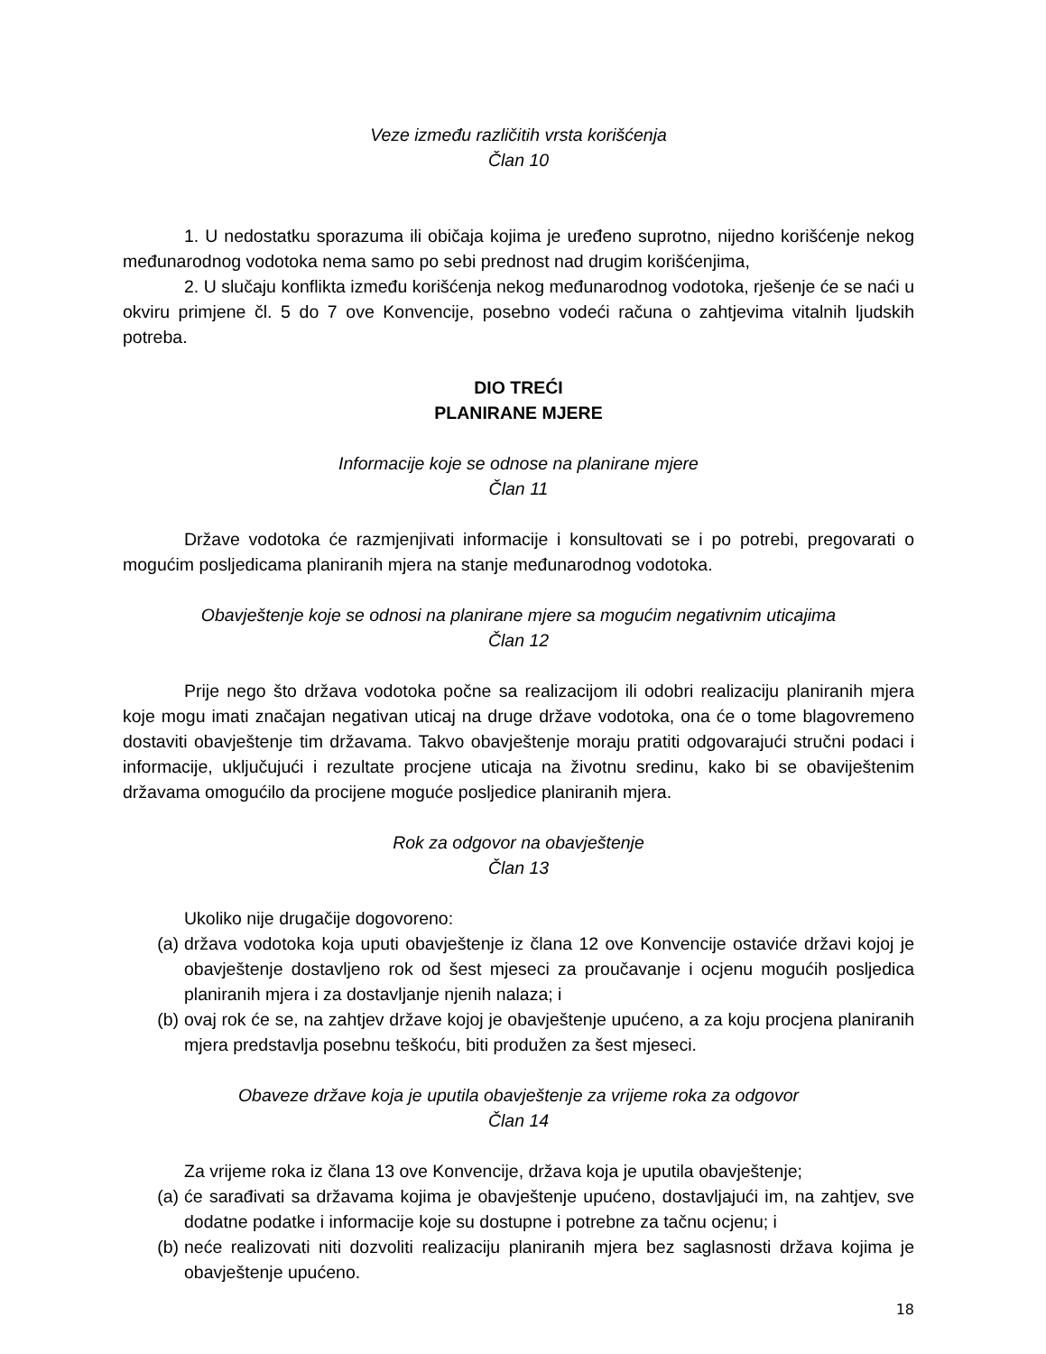Veze između različitih vrsta korišćenja
Član 10
1. U nedostatku sporazuma ili običaja kojima je uređeno suprotno, nijedno korišćenje nekog međunarodnog vodotoka nema samo po sebi prednost nad drugim korišćenjima,
2. U slučaju konflikta između korišćenja nekog međunarodnog vodotoka, rješenje će se naći u okviru primjene čl. 5 do 7 ove Konvencije, posebno vodeći računa o zahtjevima vitalnih ljudskih potreba.
DIO TREĆI
PLANIRANE MJERE
Informacije koje se odnose na planirane mjere
Član 11
Države vodotoka će razmjenjivati informacije i konsultovati se i po potrebi, pregovarati o mogućim posljedicama planiranih mjera na stanje međunarodnog vodotoka.
Obavještenje koje se odnosi na planirane mjere sa mogućim negativnim uticajima
Član 12
Prije nego što država vodotoka počne sa realizacijom ili odobri realizaciju planiranih mjera koje mogu imati značajan negativan uticaj na druge države vodotoka, ona će o tome blagovremeno dostaviti obavještenje tim državama. Takvo obavještenje moraju pratiti odgovarajući stručni podaci i informacije, uključujući i rezultate procjene uticaja na životnu sredinu, kako bi se obaviještenim državama omogućilo da procijene moguće posljedice planiranih mjera.
Rok za odgovor na obavještenje
Član 13
Ukoliko nije drugačije dogovoreno:
(a) država vodotoka koja uputi obavještenje iz člana 12 ove Konvencije ostaviće državi kojoj je obavještenje dostavljeno rok od šest mjeseci za proučavanje i ocjenu mogućih posljedica planiranih mjera i za dostavljanje njenih nalaza; i
(b) ovaj rok će se, na zahtjev države kojoj je obavještenje upućeno, a za koju procjena planiranih mjera predstavlja posebnu teškoću, biti produžen za šest mjeseci.
Obaveze države koja je uputila obavještenje za vrijeme roka za odgovor
Član 14
Za vrijeme roka iz člana 13 ove Konvencije, država koja je uputila obavještenje;
(a) će sarađivati sa državama kojima je obavještenje upućeno, dostavljajući im, na zahtjev, sve dodatne podatke i informacije koje su dostupne i potrebne za tačnu ocjenu; i
(b) neće realizovati niti dozvoliti realizaciju planiranih mjera bez saglasnosti država kojima je obavještenje upućeno.
18